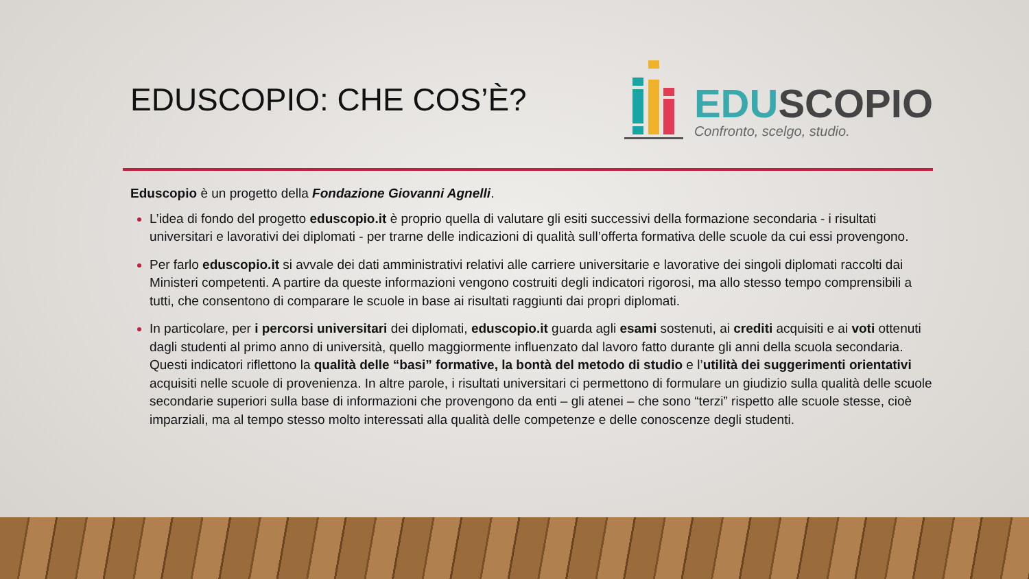EDUSCOPIO: CHE COS’È?
EDU SCOPIO
Confronto, scelgo, studio.
Eduscopio è un progetto della Fondazione Giovanni Agnelli.
L’idea di fondo del progetto eduscopio.it è proprio quella di valutare gli esiti successivi della formazione secondaria - i risultati universitari e lavorativi dei diplomati - per trarne delle indicazioni di qualità sull’offerta formativa delle scuole da cui essi provengono.
Per farlo eduscopio.it si avvale dei dati amministrativi relativi alle carriere universitarie e lavorative dei singoli diplomati raccolti dai Ministeri competenti. A partire da queste informazioni vengono costruiti degli indicatori rigorosi, ma allo stesso tempo comprensibili a tutti, che consentono di comparare le scuole in base ai risultati raggiunti dai propri diplomati.
In particolare, per i percorsi universitari dei diplomati, eduscopio.it guarda agli esami sostenuti, ai crediti acquisiti e ai voti ottenuti dagli studenti al primo anno di università, quello maggiormente influenzato dal lavoro fatto durante gli anni della scuola secondaria. Questi indicatori riflettono la qualità delle “basi” formative, la bontà del metodo di studio e l’utilità dei suggerimenti orientativi acquisiti nelle scuole di provenienza. In altre parole, i risultati universitari ci permettono di formulare un giudizio sulla qualità delle scuole secondarie superiori sulla base di informazioni che provengono da enti – gli atenei – che sono “terzi” rispetto alle scuole stesse, cioè imparziali, ma al tempo stesso molto interessati alla qualità delle competenze e delle conoscenze degli studenti.